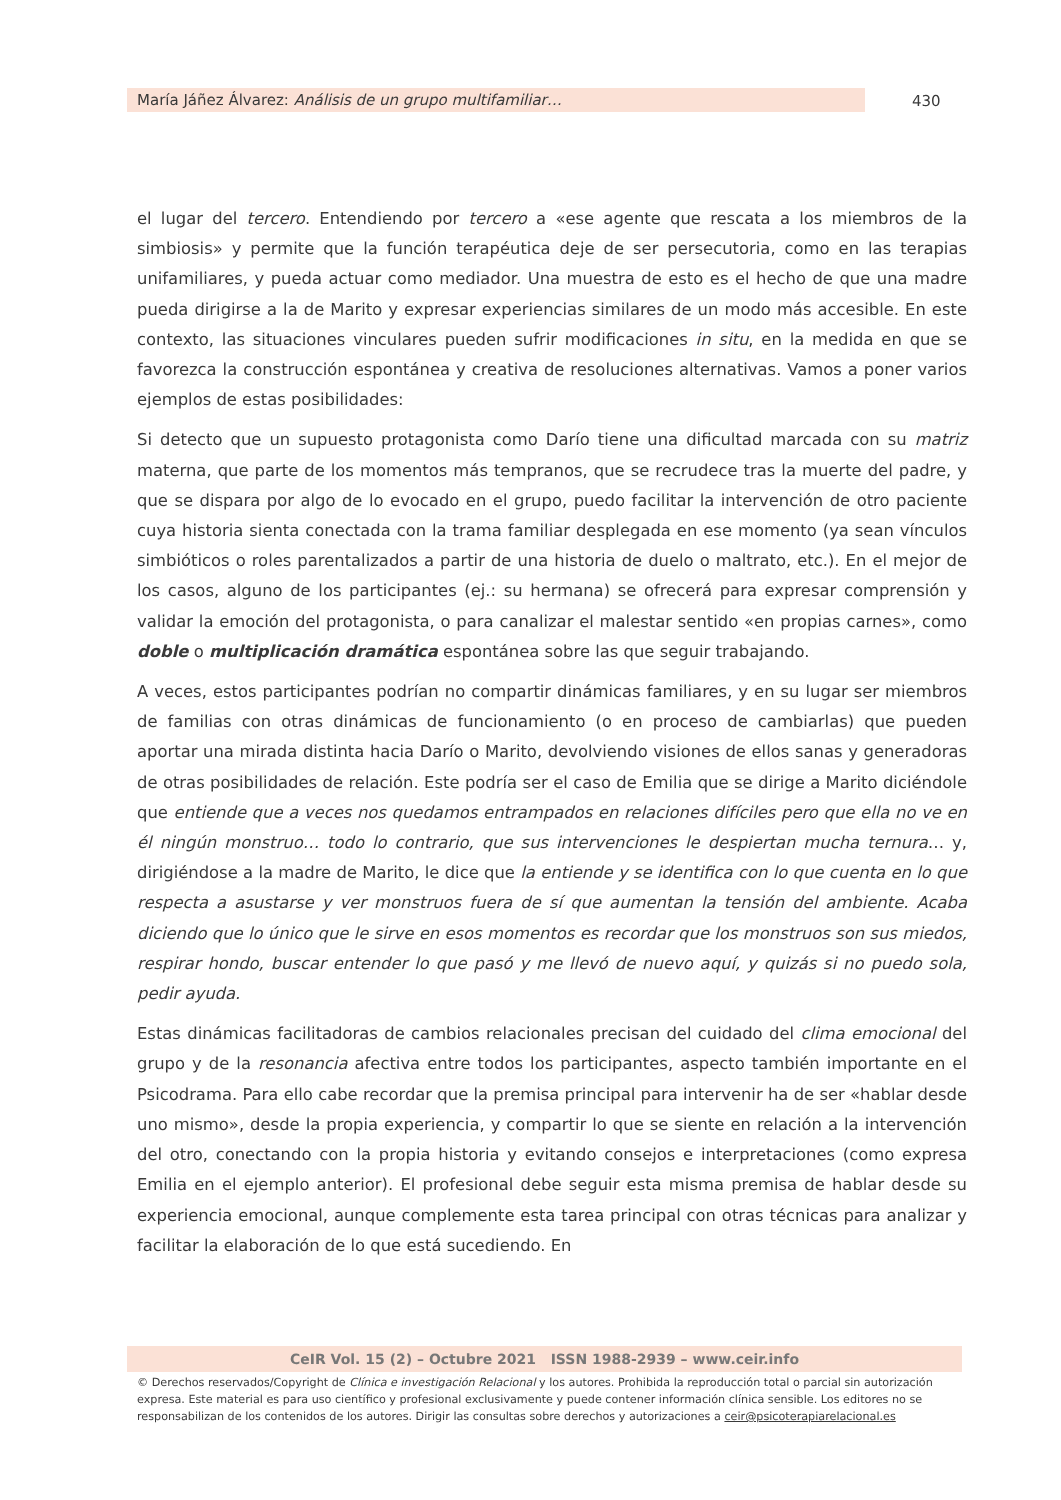María Jáñez Álvarez: Análisis de un grupo multifamiliar… 430
el lugar del tercero. Entendiendo por tercero a «ese agente que rescata a los miembros de la simbiosis» y permite que la función terapéutica deje de ser persecutoria, como en las terapias unifamiliares, y pueda actuar como mediador. Una muestra de esto es el hecho de que una madre pueda dirigirse a la de Marito y expresar experiencias similares de un modo más accesible. En este contexto, las situaciones vinculares pueden sufrir modificaciones in situ, en la medida en que se favorezca la construcción espontánea y creativa de resoluciones alternativas. Vamos a poner varios ejemplos de estas posibilidades:
Si detecto que un supuesto protagonista como Darío tiene una dificultad marcada con su matriz materna, que parte de los momentos más tempranos, que se recrudece tras la muerte del padre, y que se dispara por algo de lo evocado en el grupo, puedo facilitar la intervención de otro paciente cuya historia sienta conectada con la trama familiar desplegada en ese momento (ya sean vínculos simbióticos o roles parentalizados a partir de una historia de duelo o maltrato, etc.). En el mejor de los casos, alguno de los participantes (ej.: su hermana) se ofrecerá para expresar comprensión y validar la emoción del protagonista, o para canalizar el malestar sentido «en propias carnes», como doble o multiplicación dramática espontánea sobre las que seguir trabajando.
A veces, estos participantes podrían no compartir dinámicas familiares, y en su lugar ser miembros de familias con otras dinámicas de funcionamiento (o en proceso de cambiarlas) que pueden aportar una mirada distinta hacia Darío o Marito, devolviendo visiones de ellos sanas y generadoras de otras posibilidades de relación. Este podría ser el caso de Emilia que se dirige a Marito diciéndole que entiende que a veces nos quedamos entrampados en relaciones difíciles pero que ella no ve en él ningún monstruo… todo lo contrario, que sus intervenciones le despiertan mucha ternura… y, dirigiéndose a la madre de Marito, le dice que la entiende y se identifica con lo que cuenta en lo que respecta a asustarse y ver monstruos fuera de sí que aumentan la tensión del ambiente. Acaba diciendo que lo único que le sirve en esos momentos es recordar que los monstruos son sus miedos, respirar hondo, buscar entender lo que pasó y me llevó de nuevo aquí, y quizás si no puedo sola, pedir ayuda.
Estas dinámicas facilitadoras de cambios relacionales precisan del cuidado del clima emocional del grupo y de la resonancia afectiva entre todos los participantes, aspecto también importante en el Psicodrama. Para ello cabe recordar que la premisa principal para intervenir ha de ser «hablar desde uno mismo», desde la propia experiencia, y compartir lo que se siente en relación a la intervención del otro, conectando con la propia historia y evitando consejos e interpretaciones (como expresa Emilia en el ejemplo anterior). El profesional debe seguir esta misma premisa de hablar desde su experiencia emocional, aunque complemente esta tarea principal con otras técnicas para analizar y facilitar la elaboración de lo que está sucediendo. En
CeIR Vol. 15 (2) – Octubre 2021 ISSN 1988-2939 – www.ceir.info
© Derechos reservados/Copyright de Clínica e investigación Relacional y los autores. Prohibida la reproducción total o parcial sin autorización expresa. Este material es para uso científico y profesional exclusivamente y puede contener información clínica sensible. Los editores no se responsabilizan de los contenidos de los autores. Dirigir las consultas sobre derechos y autorizaciones a ceir@psicoterapiarelacional.es